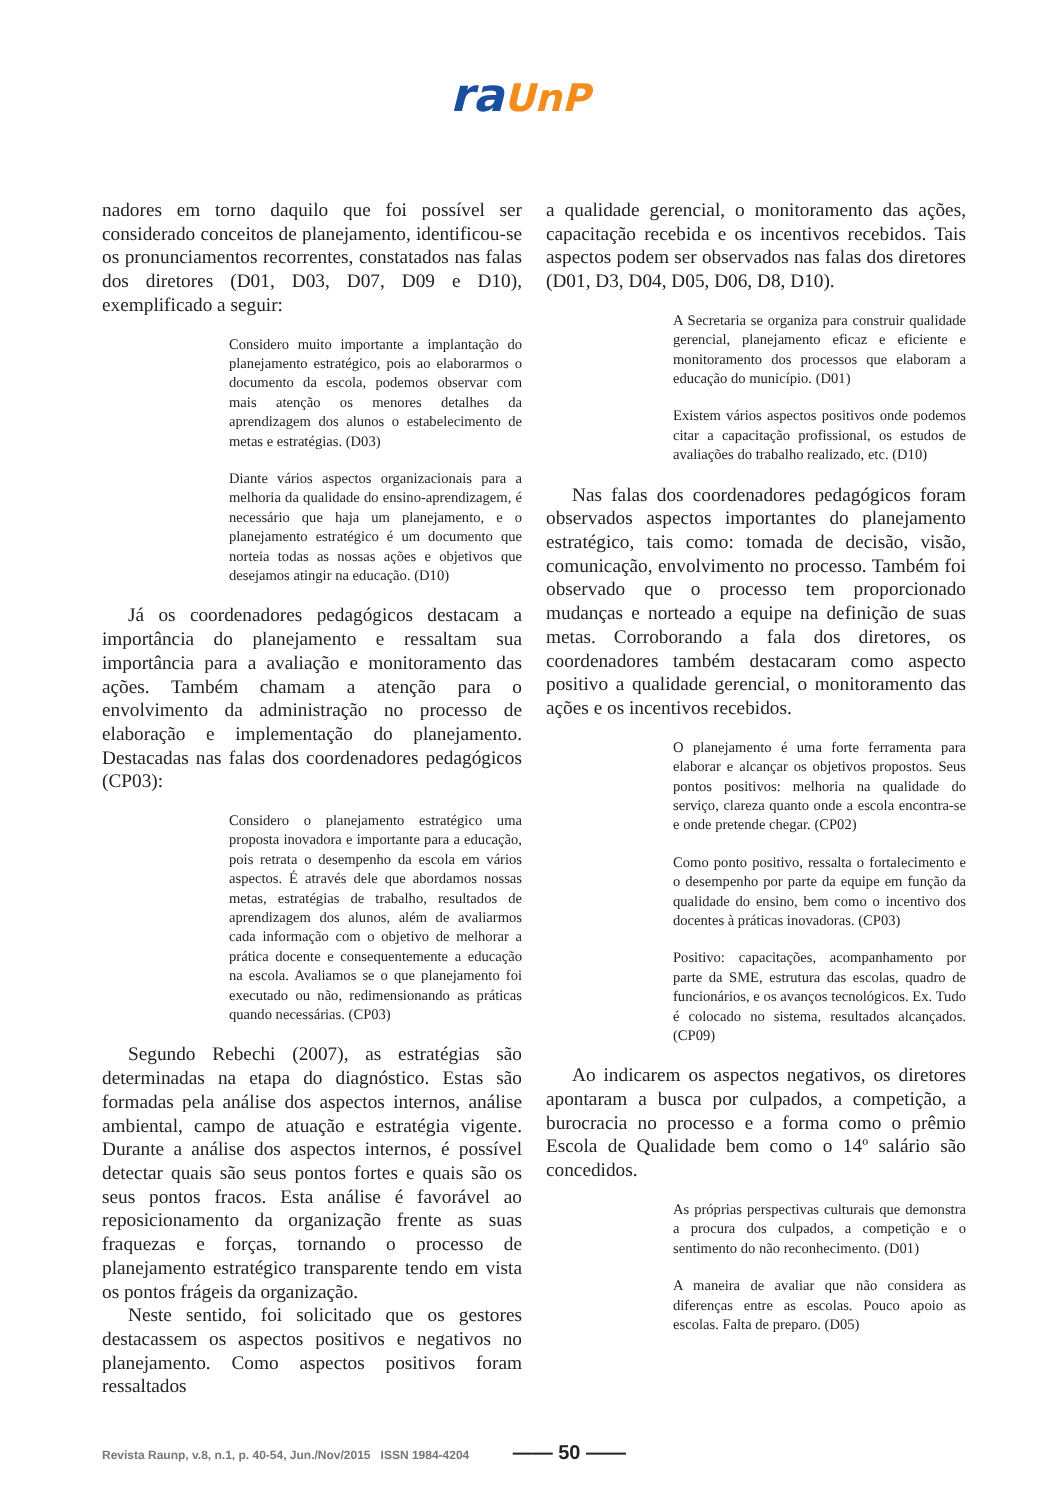ra UnP
nadores em torno daquilo que foi possível ser considerado conceitos de planejamento, identificou-se os pronunciamentos recorrentes, constatados nas falas dos diretores (D01, D03, D07, D09 e D10), exemplificado a seguir:
Considero muito importante a implantação do planejamento estratégico, pois ao elaborarmos o documento da escola, podemos observar com mais atenção os menores detalhes da aprendizagem dos alunos o estabelecimento de metas e estratégias. (D03)
Diante vários aspectos organizacionais para a melhoria da qualidade do ensino-aprendizagem, é necessário que haja um planejamento, e o planejamento estratégico é um documento que norteia todas as nossas ações e objetivos que desejamos atingir na educação. (D10)
Já os coordenadores pedagógicos destacam a importância do planejamento e ressaltam sua importância para a avaliação e monitoramento das ações. Também chamam a atenção para o envolvimento da administração no processo de elaboração e implementação do planejamento. Destacadas nas falas dos coordenadores pedagógicos (CP03):
Considero o planejamento estratégico uma proposta inovadora e importante para a educação, pois retrata o desempenho da escola em vários aspectos. É através dele que abordamos nossas metas, estratégias de trabalho, resultados de aprendizagem dos alunos, além de avaliarmos cada informação com o objetivo de melhorar a prática docente e consequentemente a educação na escola. Avaliamos se o que planejamento foi executado ou não, redimensionando as práticas quando necessárias. (CP03)
Segundo Rebechi (2007), as estratégias são determinadas na etapa do diagnóstico. Estas são formadas pela análise dos aspectos internos, análise ambiental, campo de atuação e estratégia vigente. Durante a análise dos aspectos internos, é possível detectar quais são seus pontos fortes e quais são os seus pontos fracos. Esta análise é favorável ao reposicionamento da organização frente as suas fraquezas e forças, tornando o processo de planejamento estratégico transparente tendo em vista os pontos frágeis da organização.
Neste sentido, foi solicitado que os gestores destacassem os aspectos positivos e negativos no planejamento. Como aspectos positivos foram ressaltados
a qualidade gerencial, o monitoramento das ações, capacitação recebida e os incentivos recebidos. Tais aspectos podem ser observados nas falas dos diretores (D01, D3, D04, D05, D06, D8, D10).
A Secretaria se organiza para construir qualidade gerencial, planejamento eficaz e eficiente e monitoramento dos processos que elaboram a educação do município. (D01)
Existem vários aspectos positivos onde podemos citar a capacitação profissional, os estudos de avaliações do trabalho realizado, etc. (D10)
Nas falas dos coordenadores pedagógicos foram observados aspectos importantes do planejamento estratégico, tais como: tomada de decisão, visão, comunicação, envolvimento no processo. Também foi observado que o processo tem proporcionado mudanças e norteado a equipe na definição de suas metas. Corroborando a fala dos diretores, os coordenadores também destacaram como aspecto positivo a qualidade gerencial, o monitoramento das ações e os incentivos recebidos.
O planejamento é uma forte ferramenta para elaborar e alcançar os objetivos propostos. Seus pontos positivos: melhoria na qualidade do serviço, clareza quanto onde a escola encontra-se e onde pretende chegar. (CP02)
Como ponto positivo, ressalta o fortalecimento e o desempenho por parte da equipe em função da qualidade do ensino, bem como o incentivo dos docentes à práticas inovadoras. (CP03)
Positivo: capacitações, acompanhamento por parte da SME, estrutura das escolas, quadro de funcionários, e os avanços tecnológicos. Ex. Tudo é colocado no sistema, resultados alcançados. (CP09)
Ao indicarem os aspectos negativos, os diretores apontaram a busca por culpados, a competição, a burocracia no processo e a forma como o prêmio Escola de Qualidade bem como o 14º salário são concedidos.
As próprias perspectivas culturais que demonstra a procura dos culpados, a competição e o sentimento do não reconhecimento. (D01)
A maneira de avaliar que não considera as diferenças entre as escolas. Pouco apoio as escolas. Falta de preparo. (D05)
Revista Raunp, v.8, n.1, p. 40-54, Jun./Nov/2015 ISSN 1984-4204 —— 50 ——